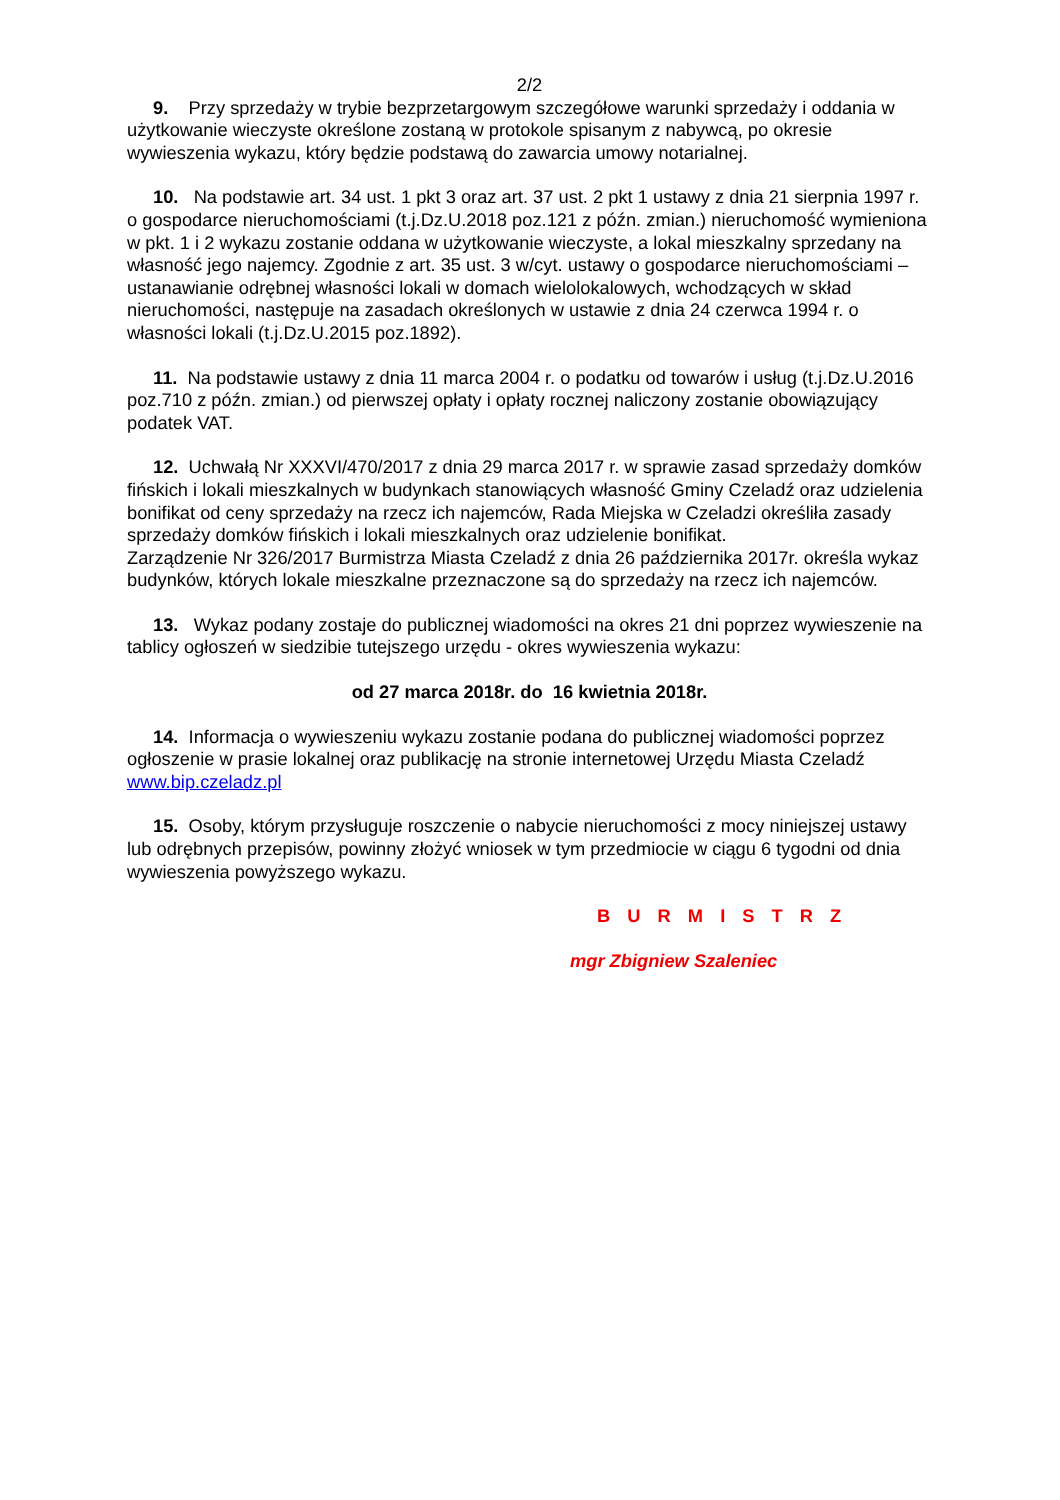2/2
9. Przy sprzedaży w trybie bezprzetargowym szczegółowe warunki sprzedaży i oddania w użytkowanie wieczyste określone zostaną w protokole spisanym z nabywcą, po okresie wywieszenia wykazu, który będzie podstawą do zawarcia umowy notarialnej.
10. Na podstawie art. 34 ust. 1 pkt 3 oraz art. 37 ust. 2 pkt 1 ustawy z dnia 21 sierpnia 1997 r. o gospodarce nieruchomościami (t.j.Dz.U.2018 poz.121 z późn. zmian.) nieruchomość wymieniona w pkt. 1 i 2 wykazu zostanie oddana w użytkowanie wieczyste, a lokal mieszkalny sprzedany na własność jego najemcy. Zgodnie z art. 35 ust. 3 w/cyt. ustawy o gospodarce nieruchomościami – ustanawianie odrębnej własności lokali w domach wielolokalowych, wchodzących w skład nieruchomości, następuje na zasadach określonych w ustawie z dnia 24 czerwca 1994 r. o własności lokali (t.j.Dz.U.2015 poz.1892).
11. Na podstawie ustawy z dnia 11 marca 2004 r. o podatku od towarów i usług (t.j.Dz.U.2016 poz.710 z późn. zmian.) od pierwszej opłaty i opłaty rocznej naliczony zostanie obowiązujący podatek VAT.
12. Uchwałą Nr XXXVI/470/2017 z dnia 29 marca 2017 r. w sprawie zasad sprzedaży domków fińskich i lokali mieszkalnych w budynkach stanowiących własność Gminy Czeladź oraz udzielenia bonifikat od ceny sprzedaży na rzecz ich najemców, Rada Miejska w Czeladzi określiła zasady sprzedaży domków fińskich i lokali mieszkalnych oraz udzielenie bonifikat.
Zarządzenie Nr 326/2017 Burmistrza Miasta Czeladź z dnia 26 października 2017r. określa wykaz budynków, których lokale mieszkalne przeznaczone są do sprzedaży na rzecz ich najemców.
13. Wykaz podany zostaje do publicznej wiadomości na okres 21 dni poprzez wywieszenie na tablicy ogłoszeń w siedzibie tutejszego urzędu - okres wywieszenia wykazu:
od 27 marca 2018r. do 16 kwietnia 2018r.
14. Informacja o wywieszeniu wykazu zostanie podana do publicznej wiadomości poprzez ogłoszenie w prasie lokalnej oraz publikację na stronie internetowej Urzędu Miasta Czeladź www.bip.czeladz.pl
15. Osoby, którym przysługuje roszczenie o nabycie nieruchomości z mocy niniejszej ustawy lub odrębnych przepisów, powinny złożyć wniosek w tym przedmiocie w ciągu 6 tygodni od dnia wywieszenia powyższego wykazu.
B U R M I S T R Z
mgr Zbigniew Szaleniec